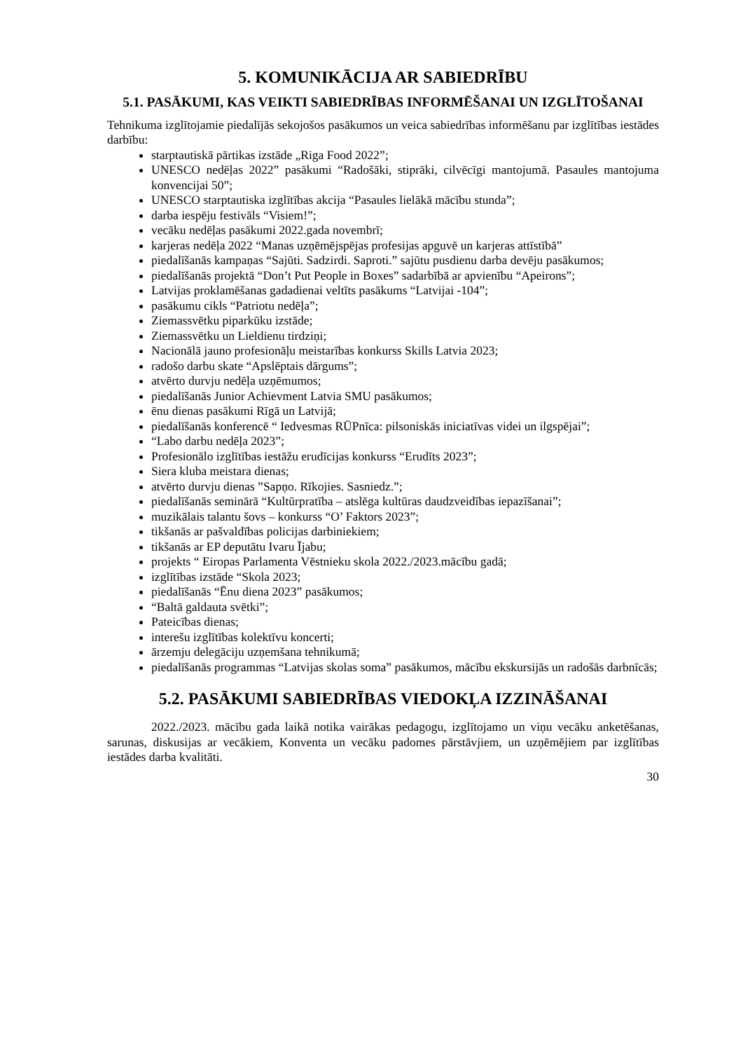5. KOMUNIKĀCIJA AR SABIEDRĪBU
5.1. PASĀKUMI, KAS VEIKTI SABIEDRĪBAS INFORMĒŠANAI UN IZGLĪTOŠANAI
Tehnikuma izglītojamie piedalījās sekojošos pasākumos un veica sabiedrības informēšanu par izglītības iestādes darbību:
starptautiskā pārtikas izstāde „Riga Food 2022”;
UNESCO nedēļas 2022” pasākumi “Radošāki, stiprāki, cilvēcīgi mantojumā. Pasaules mantojuma konvencijai 50”;
UNESCO starptautiska izglītības akcija “Pasaules lielākā mācību stunda”;
darba iespēju festivāls “Visiem!”;
vecāku nedēļas pasākumi 2022.gada novembrī;
karjeras nedēļa 2022 “Manas uzņēmējspējas profesijas apguvē un karjeras attīstībā”
piedalīšanās kampaņas “Sajūti. Sadzirdi. Saproti.” sajūtu pusdienu darba devēju pasākumos;
piedalīšanās projektā “Don’t Put People in Boxes” sadarbībā ar apvienību “Apeirons”;
Latvijas proklamēšanas gadadienai veltīts pasākums “Latvijai -104”;
pasākumu cikls “Patriotu nedēļa”;
Ziemassvētku piparkūku izstāde;
Ziemassvētku un Lieldienu tirdziņi;
Nacionālā jauno profesionāļu meistarības konkurss Skills Latvia 2023;
radošo darbu skate “Apslēptais dārgums”;
atvērto durvju nedēļa uzņēmumos;
piedalīšanās Junior Achievment Latvia SMU pasākumos;
ēnu dienas pasākumi Rīgā un Latvijā;
piedalīšanās konferencē “ Iedvesmas RŪPnīca: pilsoniskās iniciatīvas videi un ilgspējai”;
“Labo darbu nedēļa 2023”;
Profesionālo izglītības iestāžu erudīcijas konkurss “Erudīts 2023”;
Siera kluba meistara dienas;
atvērto durvju dienas ”Sapņo. Rīkojies. Sasniedz.”;
piedalīšanās seminārā “Kultūrpratība – atslēga kultūras daudzveidības iepazīšanai”;
muzikālais talantu šovs – konkurss “O’ Faktors 2023”;
tikšanās ar pašvaldības policijas darbiniekiem;
tikšanās ar EP deputātu Ivaru Ījabu;
projekts “ Eiropas Parlamenta Vēstnieku skola 2022./2023.mācību gadā;
izglītības izstāde “Skola 2023;
piedalīšanās “Ēnu diena 2023” pasākumos;
“Baltā galdauta svētki”;
Pateicības dienas;
interešu izglītības kolektīvu koncerti;
ārzemju delegāciju uzņemšana tehnikumā;
piedalīšanās programmas “Latvijas skolas soma” pasākumos, mācību ekskursijās un radošās darbnīcās;
5.2. PASĀKUMI SABIEDRĪBAS VIEDOKĻA IZZINĀŠANAI
2022./2023. mācību gada laikā notika vairākas pedagogu, izglītojamo un viņu vecāku anketēšanas, sarunas, diskusijas ar vecākiem, Konventa un vecāku padomes pārstāvjiem, un uzņēmējiem par izglītības iestādes darba kvalitāti.
30